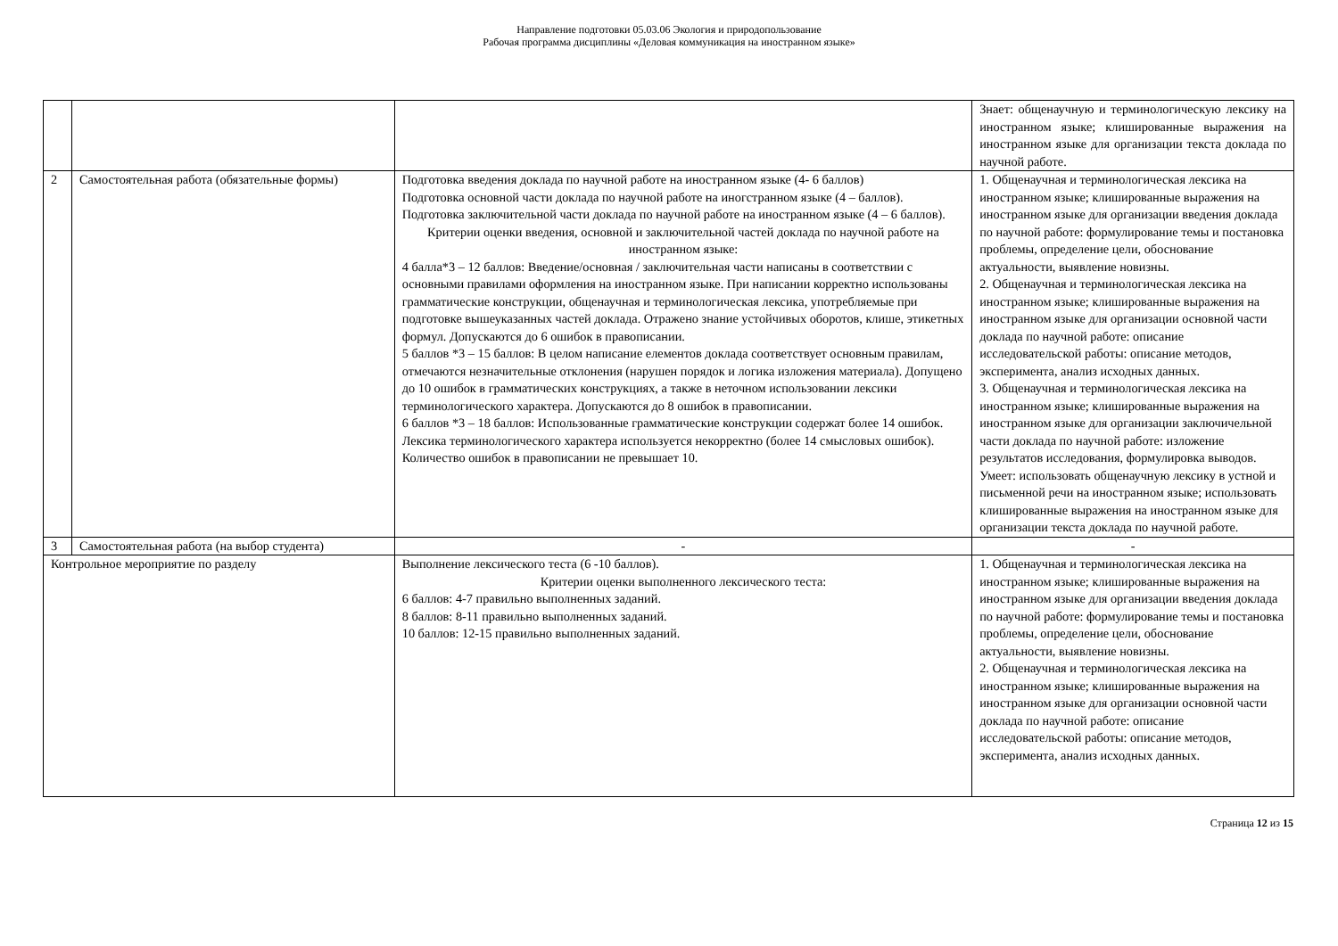Направление подготовки 05.03.06 Экология и природопользование
Рабочая программа дисциплины «Деловая коммуникация на иностранном языке»
| | | | Знает: общенаучную и терминологическую лексику на иностранном языке; клишированные выражения на иностранном языке для организации текста доклада по научной работе. |
| 2 | Самостоятельная работа (обязательные формы) | Подготовка введения доклада по научной работе на иностранном языке (4- 6 баллов) Подготовка основной части доклада по научной работе на иногстранном языке (4 – баллов). Подготовка заключительной части доклада по научной работе на иностранном языке (4 – 6 баллов). Критерии оценки введения, основной и заключительной частей доклада по научной работе на иностранном языке: 4 балла*3 – 12 баллов: Введение/основная / заключительная части написаны в соответствии с основными правилами оформления на иностранном языке. При написании корректно использованы грамматические конструкции, общенаучная и терминологическая лексика, употребляемые при подготовке вышеуказанных частей доклада. Отражено знание устойчивых оборотов, клише, этикетных формул. Допускаются до 6 ошибок в правописании. 5 баллов *3 – 15 баллов: В целом написание елементов доклада соответствует основным правилам, отмечаются незначительные отклонения (нарушен порядок и логика изложения материала). Допущено до 10 ошибок в грамматических конструкциях, а также в неточном использовании лексики терминологического характера. Допускаются до 8 ошибок в правописании. 6 баллов *3 – 18 баллов: Использованные грамматические конструкции содержат более 14 ошибок. Лексика терминологического характера используется некорректно (более 14 смысловых ошибок). Количество ошибок в правописании не превышает 10. | 1. Общенаучная и терминологическая лексика на иностранном языке; клишированные выражения на иностранном языке для организации введения доклада по научной работе: формулирование темы и постановка проблемы, определение цели, обоснование актуальности, выявление новизны. 2. Общенаучная и терминологическая лексика на иностранном языке; клишированные выражения на иностранном языке для организации основной части доклада по научной работе: описание исследовательской работы: описание методов, эксперимента, анализ исходных данных. 3. Общенаучная и терминологическая лексика на иностранном языке; клишированные выражения на иностранном языке для организации заключичельной части доклада по научной работе: изложение результатов исследования, формулировка выводов. Умеет: использовать общенаучную лексику в устной и письменной речи на иностранном языке; использовать клишированные выражения на иностранном языке для организации текста доклада по научной работе. |
| 3 | Самостоятельная работа (на выбор студента) | - | - |
| Контрольное мероприятие по разделу | | Выполнение лексического теста (6 -10 баллов). Критерии оценки выполненного лексического теста: 6 баллов: 4-7 правильно выполненных заданий. 8 баллов: 8-11 правильно выполненных заданий. 10 баллов: 12-15 правильно выполненных заданий. | 1. Общенаучная и терминологическая лексика на иностранном языке; клишированные выражения на иностранном языке для организации введения доклада по научной работе: формулирование темы и постановка проблемы, определение цели, обоснование актуальности, выявление новизны. 2. Общенаучная и терминологическая лексика на иностранном языке; клишированные выражения на иностранном языке для организации основной части доклада по научной работе: описание исследовательской работы: описание методов, эксперимента, анализ исходных данных. |
Страница 12 из 15